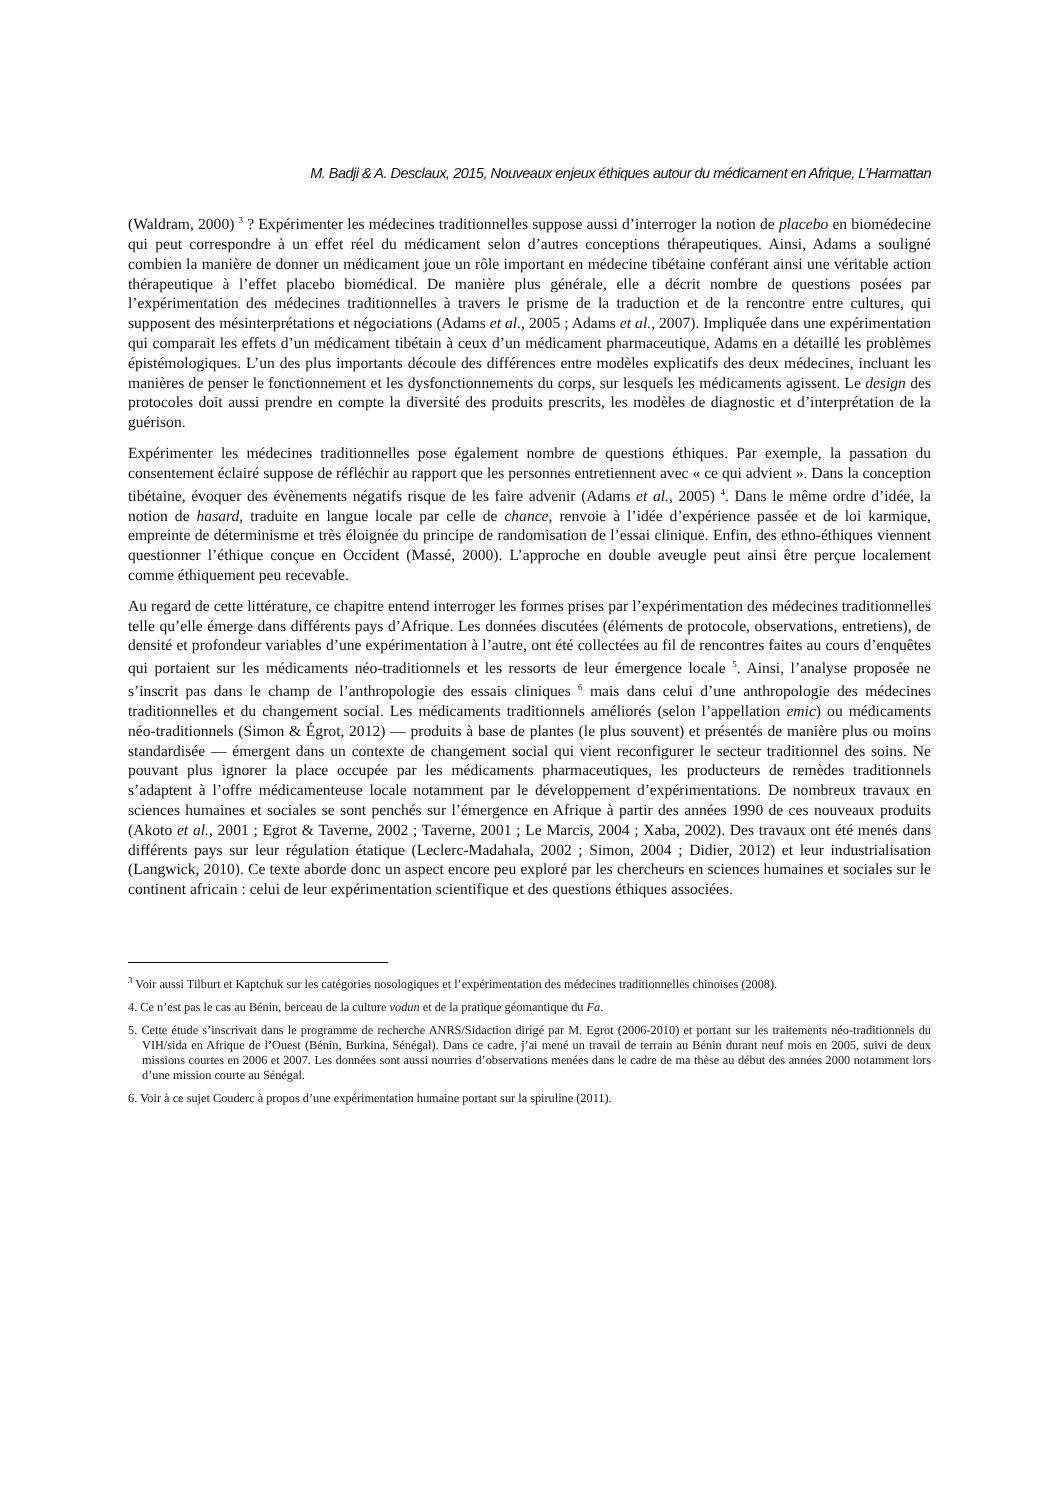M. Badji & A. Desclaux, 2015, Nouveaux enjeux éthiques autour du médicament en Afrique, L’Harmattan
(Waldram, 2000) <sup>3</sup> ? Expérimenter les médecines traditionnelles suppose aussi d’interroger la notion de placebo en biomédecine qui peut correspondre à un effet réel du médicament selon d’autres conceptions thérapeutiques. Ainsi, Adams a souligné combien la manière de donner un médicament joue un rôle important en médecine tibétaine conférant ainsi une véritable action thérapeutique à l’effet placebo biomédical. De manière plus générale, elle a décrit nombre de questions posées par l’expérimentation des médecines traditionnelles à travers le prisme de la traduction et de la rencontre entre cultures, qui supposent des mésinterprétations et négociations (Adams et al., 2005 ; Adams et al., 2007). Impliquée dans une expérimentation qui comparait les effets d’un médicament tibétain à ceux d’un médicament pharmaceutique, Adams en a détaillé les problèmes épistémologiques. L’un des plus importants découle des différences entre modèles explicatifs des deux médecines, incluant les manières de penser le fonctionnement et les dysfonctionnements du corps, sur lesquels les médicaments agissent. Le design des protocoles doit aussi prendre en compte la diversité des produits prescrits, les modèles de diagnostic et d’interprétation de la guérison.
Expérimenter les médecines traditionnelles pose également nombre de questions éthiques. Par exemple, la passation du consentement éclairé suppose de réfléchir au rapport que les personnes entretiennent avec « ce qui advient ». Dans la conception tibétaine, évoquer des évènements négatifs risque de les faire advenir (Adams et al., 2005) <sup>4</sup>. Dans le même ordre d’idée, la notion de hasard, traduite en langue locale par celle de chance, renvoie à l’idée d’expérience passée et de loi karmique, empreinte de déterminisme et très éloignée du principe de randomisation de l’essai clinique. Enfin, des ethno-éthiques viennent questionner l’éthique conçue en Occident (Massé, 2000). L’approche en double aveugle peut ainsi être perçue localement comme éthiquement peu recevable.
Au regard de cette littérature, ce chapitre entend interroger les formes prises par l’expérimentation des médecines traditionnelles telle qu’elle émerge dans différents pays d’Afrique. Les données discutées (éléments de protocole, observations, entretiens), de densité et profondeur variables d’une expérimentation à l’autre, ont été collectées au fil de rencontres faites au cours d’enquêtes qui portaient sur les médicaments néo-traditionnels et les ressorts de leur émergence locale <sup>5</sup>. Ainsi, l’analyse proposée ne s’inscrit pas dans le champ de l’anthropologie des essais cliniques <sup>6</sup> mais dans celui d’une anthropologie des médecines traditionnelles et du changement social. Les médicaments traditionnels améliorés (selon l’appellation emic) ou médicaments néo-traditionnels (Simon & Égrot, 2012) — produits à base de plantes (le plus souvent) et présentés de manière plus ou moins standardisée — émergent dans un contexte de changement social qui vient reconfigurer le secteur traditionnel des soins. Ne pouvant plus ignorer la place occupée par les médicaments pharmaceutiques, les producteurs de remèdes traditionnels s’adaptent à l’offre médicamenteuse locale notamment par le développement d’expérimentations. De nombreux travaux en sciences humaines et sociales se sont penchés sur l’émergence en Afrique à partir des années 1990 de ces nouveaux produits (Akoto et al., 2001 ; Egrot & Taverne, 2002 ; Taverne, 2001 ; Le Marcis, 2004 ; Xaba, 2002). Des travaux ont été menés dans différents pays sur leur régulation étatique (Leclerc-Madahala, 2002 ; Simon, 2004 ; Didier, 2012) et leur industrialisation (Langwick, 2010). Ce texte aborde donc un aspect encore peu exploré par les chercheurs en sciences humaines et sociales sur le continent africain : celui de leur expérimentation scientifique et des questions éthiques associées.
<sup>3</sup> Voir aussi Tilburt et Kaptchuk sur les catégories nosologiques et l’expérimentation des médecines traditionnelles chinoises (2008).
4. Ce n’est pas le cas au Bénin, berceau de la culture vodun et de la pratique géomantique du Fa.
5. Cette étude s’inscrivait dans le programme de recherche ANRS/Sidaction dirigé par M. Egrot (2006-2010) et portant sur les traitements néo-traditionnels du VIH/sida en Afrique de l’Ouest (Bénin, Burkina, Sénégal). Dans ce cadre, j’ai mené un travail de terrain au Bénin durant neuf mois en 2005, suivi de deux missions courtes en 2006 et 2007. Les données sont aussi nourries d’observations menées dans le cadre de ma thèse au début des années 2000 notamment lors d’une mission courte au Sénégal.
6. Voir à ce sujet Couderc à propos d’une expérimentation humaine portant sur la spiruline (2011).